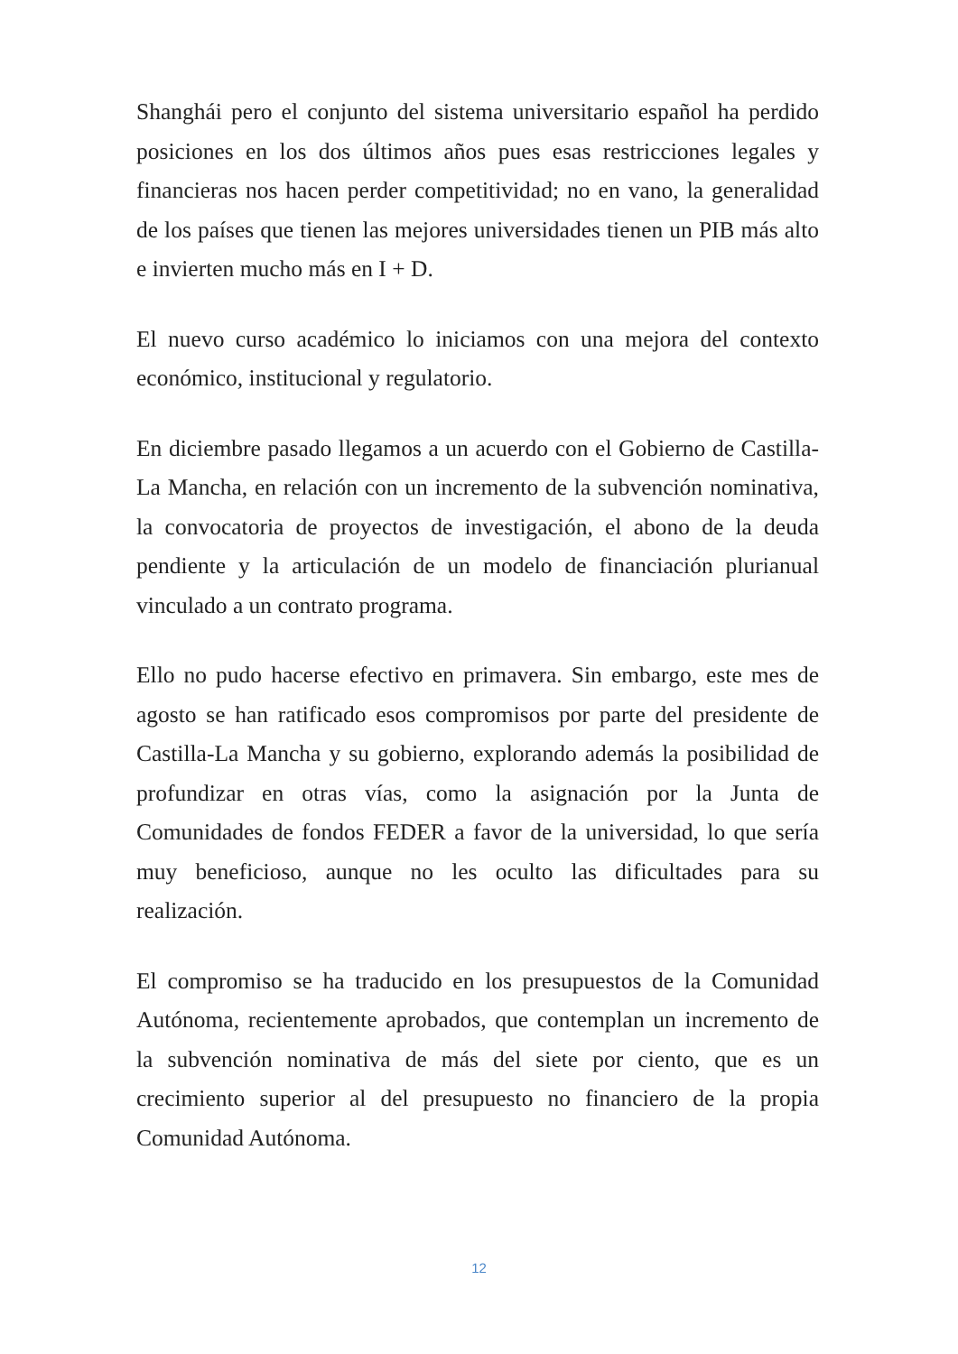Shanghái pero el conjunto del sistema universitario español ha perdido posiciones en los dos últimos años pues esas restricciones legales y financieras nos hacen perder competitividad; no en vano, la generalidad de los países que tienen las mejores universidades tienen un PIB más alto e invierten mucho más en I + D.
El nuevo curso académico lo iniciamos con una mejora del contexto económico, institucional y regulatorio.
En diciembre pasado llegamos a un acuerdo con el Gobierno de Castilla-La Mancha, en relación con un incremento de la subvención nominativa, la convocatoria de proyectos de investigación, el abono de la deuda pendiente y la articulación de un modelo de financiación plurianual vinculado a un contrato programa.
Ello no pudo hacerse efectivo en primavera. Sin embargo, este mes de agosto se han ratificado esos compromisos por parte del presidente de Castilla-La Mancha y su gobierno, explorando además la posibilidad de profundizar en otras vías, como la asignación por la Junta de Comunidades de fondos FEDER a favor de la universidad, lo que sería muy beneficioso, aunque no les oculto las dificultades para su realización.
El compromiso se ha traducido en los presupuestos de la Comunidad Autónoma, recientemente aprobados, que contemplan un incremento de la subvención nominativa de más del siete por ciento, que es un crecimiento superior al del presupuesto no financiero de la propia Comunidad Autónoma.
12